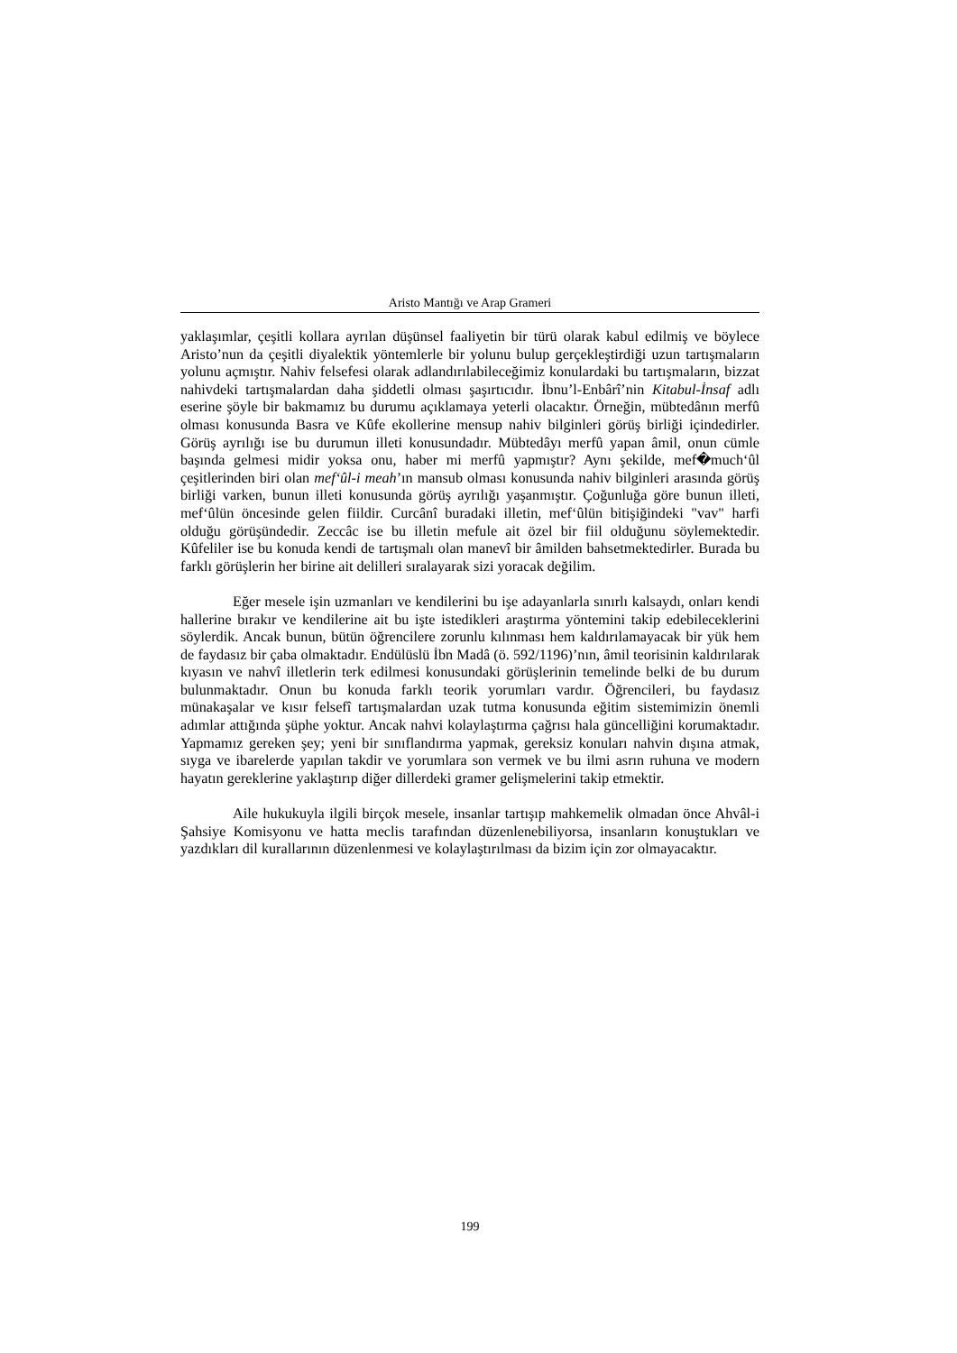Aristo Mantığı ve Arap Grameri
yaklaşımlar, çeşitli kollara ayrılan düşünsel faaliyetin bir türü olarak kabul edilmiş ve böylece Aristo’nun da çeşitli diyalektik yöntemlerle bir yolunu bulup gerçekleştirdiği uzun tartışmaların yolunu açmıştır. Nahiv felsefesi olarak adlandırılabileceğimiz konulardaki bu tartışmaların, bizzat nahivdeki tartışmalardan daha şiddetli olması şaşırtıcıdır. İbnu’l-Enbârî’nin Kitabul-İnsaf adlı eserine şöyle bir bakmamız bu durumu açıklamaya yeterli olacaktır. Örneğin, mübtedânın merfû olması konusunda Basra ve Kûfe ekollerine mensup nahiv bilginleri görüş birliği içindedirler. Görüş ayrılığı ise bu durumun illeti konusundadır. Mübtedâyı merfû yapan âmil, onun cümle başında gelmesi midir yoksa onu, haber mi merfû yapmıştır? Aynı şekilde, mef�much‘ûl çeşitlerinden biri olan mef‘ûl-i meah’ın mansub olması konusunda nahiv bilginleri arasında görüş birliği varken, bunun illeti konusunda görüş ayrılığı yaşanmıştır. Çoğunluğa göre bunun illeti, mef‘ûlün öncesinde gelen fiildir. Curcânî buradaki illetin, mef‘ûlün bitişiğindeki "vav" harfi olduğu görüşündedir. Zeccâc ise bu illetin mefule ait özel bir fiil olduğunu söylemektedir. Kûfeliler ise bu konuda kendi de tartışmalı olan manevî bir âmilden bahsetmektedirler. Burada bu farklı görüşlerin her birine ait delilleri sıralayarak sizi yoracak değilim.
Eğer mesele işin uzmanları ve kendilerini bu işe adayanlarla sınırlı kalsaydı, onları kendi hallerine bırakır ve kendilerine ait bu işte istedikleri araştırma yöntemini takip edebileceklerini söylerdik. Ancak bunun, bütün öğrencilere zorunlu kılınması hem kaldırılamayacak bir yük hem de faydasız bir çaba olmaktadır. Endülüslü İbn Madâ (ö. 592/1196)’nın, âmil teorisinin kaldırılarak kıyasın ve nahvî illetlerin terk edilmesi konusundaki görüşlerinin temelinde belki de bu durum bulunmaktadır. Onun bu konuda farklı teorik yorumları vardır. Öğrencileri, bu faydasız münakaşalar ve kısır felsefî tartışmalardan uzak tutma konusunda eğitim sistemimizin önemli adımlar attığında şüphe yoktur. Ancak nahvi kolaylaştırma çağrısı hala güncelliğini korumaktadır. Yapmamız gereken şey; yeni bir sınıflandırma yapmak, gereksiz konuları nahvin dışına atmak, sıyga ve ibarelerde yapılan takdir ve yorumlara son vermek ve bu ilmi asrın ruhuna ve modern hayatın gereklerine yaklaştırıp diğer dillerdeki gramer gelişmelerini takip etmektir.
Aile hukukuyla ilgili birçok mesele, insanlar tartışıp mahkemelik olmadan önce Ahvâl-i Şahsiye Komisyonu ve hatta meclis tarafından düzenlenebiliyorsa, insanların konuştukları ve yazdıkları dil kurallarının düzenlenmesi ve kolaylaştırılması da bizim için zor olmayacaktır.
199